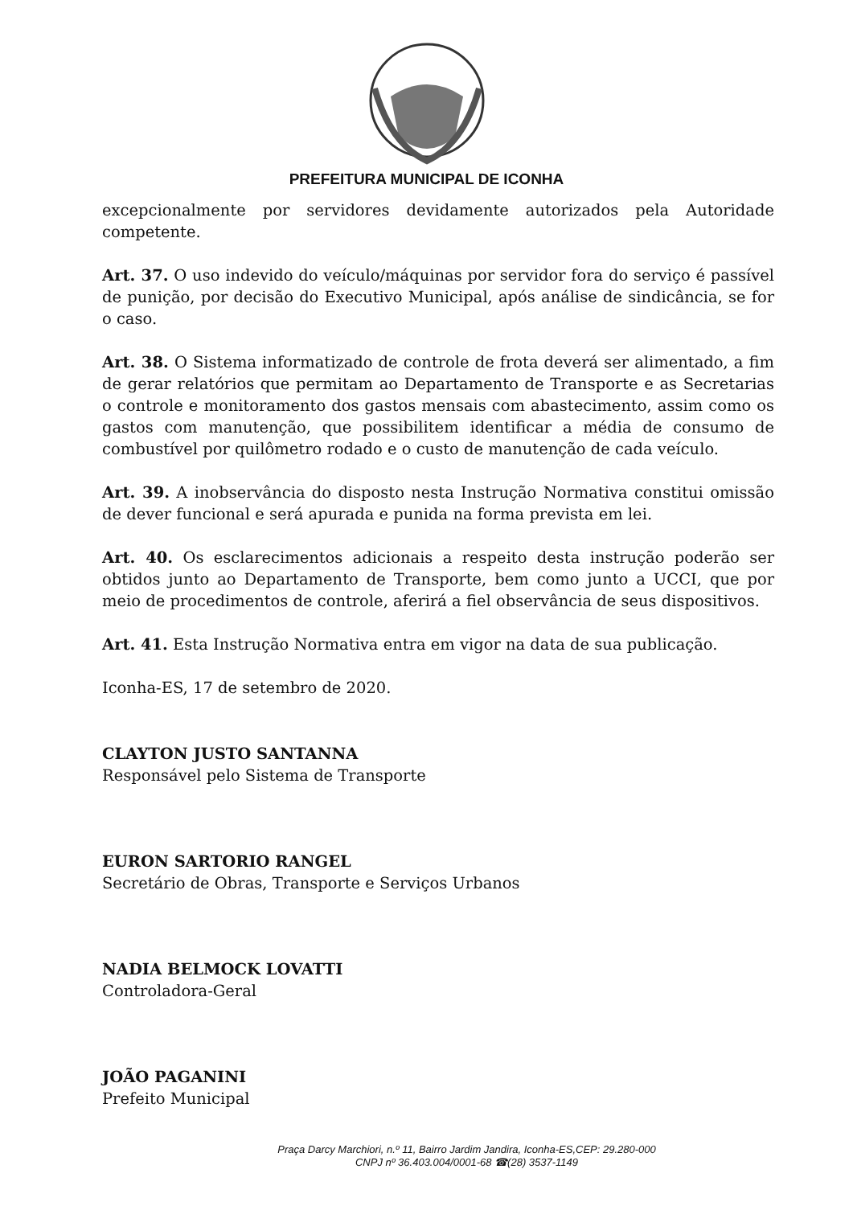PREFEITURA MUNICIPAL DE ICONHA
excepcionalmente por servidores devidamente autorizados pela Autoridade competente.
Art. 37. O uso indevido do veículo/máquinas por servidor fora do serviço é passível de punição, por decisão do Executivo Municipal, após análise de sindicância, se for o caso.
Art. 38. O Sistema informatizado de controle de frota deverá ser alimentado, a fim de gerar relatórios que permitam ao Departamento de Transporte e as Secretarias o controle e monitoramento dos gastos mensais com abastecimento, assim como os gastos com manutenção, que possibilitem identificar a média de consumo de combustível por quilômetro rodado e o custo de manutenção de cada veículo.
Art. 39. A inobservância do disposto nesta Instrução Normativa constitui omissão de dever funcional e será apurada e punida na forma prevista em lei.
Art. 40. Os esclarecimentos adicionais a respeito desta instrução poderão ser obtidos junto ao Departamento de Transporte, bem como junto a UCCI, que por meio de procedimentos de controle, aferirá a fiel observância de seus dispositivos.
Art. 41. Esta Instrução Normativa entra em vigor na data de sua publicação.
Iconha-ES, 17 de setembro de 2020.
CLAYTON JUSTO SANTANNA
Responsável pelo Sistema de Transporte
EURON SARTORIO RANGEL
Secretário de Obras, Transporte e Serviços Urbanos
NADIA BELMOCK LOVATTI
Controladora-Geral
JOÃO PAGANINI
Prefeito Municipal
Praça Darcy Marchiori, n.º 11, Bairro Jardim Jandira, Iconha-ES,CEP: 29.280-000
CNPJ nº 36.403.004/0001-68 ☎(28) 3537-1149